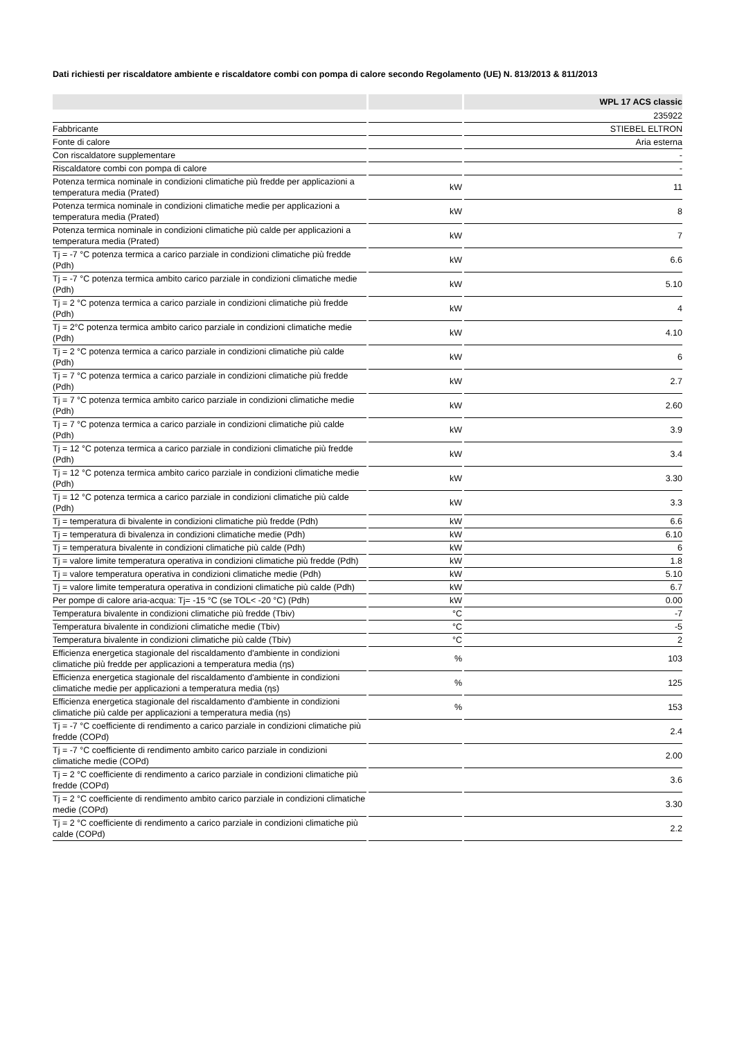Dati richiesti per riscaldatore ambiente e riscaldatore combi con pompa di calore secondo Regolamento (UE) N. 813/2013 & 811/2013
| | | WPL 17 ACS classic |
| --- | --- | --- |
| | | 235922 |
| Fabbricante | | STIEBEL ELTRON |
| Fonte di calore | | Aria esterna |
| Con riscaldatore supplementare | | - |
| Riscaldatore combi con pompa di calore | | - |
| Potenza termica nominale in condizioni climatiche più fredde per applicazioni a temperatura media (Prated) | kW | 11 |
| Potenza termica nominale in condizioni climatiche medie per applicazioni a temperatura media (Prated) | kW | 8 |
| Potenza termica nominale in condizioni climatiche più calde per applicazioni a temperatura media (Prated) | kW | 7 |
| Tj = -7 °C potenza termica a carico parziale in condizioni climatiche più fredde (Pdh) | kW | 6.6 |
| Tj = -7 °C potenza termica ambito carico parziale in condizioni climatiche medie (Pdh) | kW | 5.10 |
| Tj = 2 °C potenza termica a carico parziale in condizioni climatiche più fredde (Pdh) | kW | 4 |
| Tj = 2°C potenza termica ambito carico parziale in condizioni climatiche medie (Pdh) | kW | 4.10 |
| Tj = 2 °C potenza termica a carico parziale in condizioni climatiche più calde (Pdh) | kW | 6 |
| Tj = 7 °C potenza termica a carico parziale in condizioni climatiche più fredde (Pdh) | kW | 2.7 |
| Tj = 7 °C potenza termica ambito carico parziale in condizioni climatiche medie (Pdh) | kW | 2.60 |
| Tj = 7 °C potenza termica a carico parziale in condizioni climatiche più calde (Pdh) | kW | 3.9 |
| Tj = 12 °C potenza termica a carico parziale in condizioni climatiche più fredde (Pdh) | kW | 3.4 |
| Tj = 12 °C potenza termica ambito carico parziale in condizioni climatiche medie (Pdh) | kW | 3.30 |
| Tj = 12 °C potenza termica a carico parziale in condizioni climatiche più calde (Pdh) | kW | 3.3 |
| Tj = temperatura di bivalente in condizioni climatiche più fredde (Pdh) | kW | 6.6 |
| Tj = temperatura di bivalenza in condizioni climatiche medie (Pdh) | kW | 6.10 |
| Tj = temperatura bivalente in condizioni climatiche più calde (Pdh) | kW | 6 |
| Tj = valore limite temperatura operativa in condizioni climatiche più fredde (Pdh) | kW | 1.8 |
| Tj = valore temperatura operativa in condizioni climatiche medie (Pdh) | kW | 5.10 |
| Tj = valore limite temperatura operativa in condizioni climatiche più calde (Pdh) | kW | 6.7 |
| Per pompe di calore aria-acqua: Tj= -15 °C (se TOL< -20 °C) (Pdh) | kW | 0.00 |
| Temperatura bivalente in condizioni climatiche più fredde (Tbiv) | °C | -7 |
| Temperatura bivalente in condizioni climatiche medie (Tbiv) | °C | -5 |
| Temperatura bivalente in condizioni climatiche più calde (Tbiv) | °C | 2 |
| Efficienza energetica stagionale del riscaldamento d'ambiente in condizioni climatiche più fredde per applicazioni a temperatura media (ƞs) | % | 103 |
| Efficienza energetica stagionale del riscaldamento d'ambiente in condizioni climatiche medie per applicazioni a temperatura media (ƞs) | % | 125 |
| Efficienza energetica stagionale del riscaldamento d'ambiente in condizioni climatiche più calde per applicazioni a temperatura media (ƞs) | % | 153 |
| Tj = -7 °C coefficiente di rendimento a carico parziale in condizioni climatiche più fredde (COPd) | | 2.4 |
| Tj = -7 °C coefficiente di rendimento ambito carico parziale in condizioni climatiche medie (COPd) | | 2.00 |
| Tj = 2 °C coefficiente di rendimento a carico parziale in condizioni climatiche più fredde (COPd) | | 3.6 |
| Tj = 2 °C coefficiente di rendimento ambito carico parziale in condizioni climatiche medie (COPd) | | 3.30 |
| Tj = 2 °C coefficiente di rendimento a carico parziale in condizioni climatiche più calde (COPd) | | 2.2 |